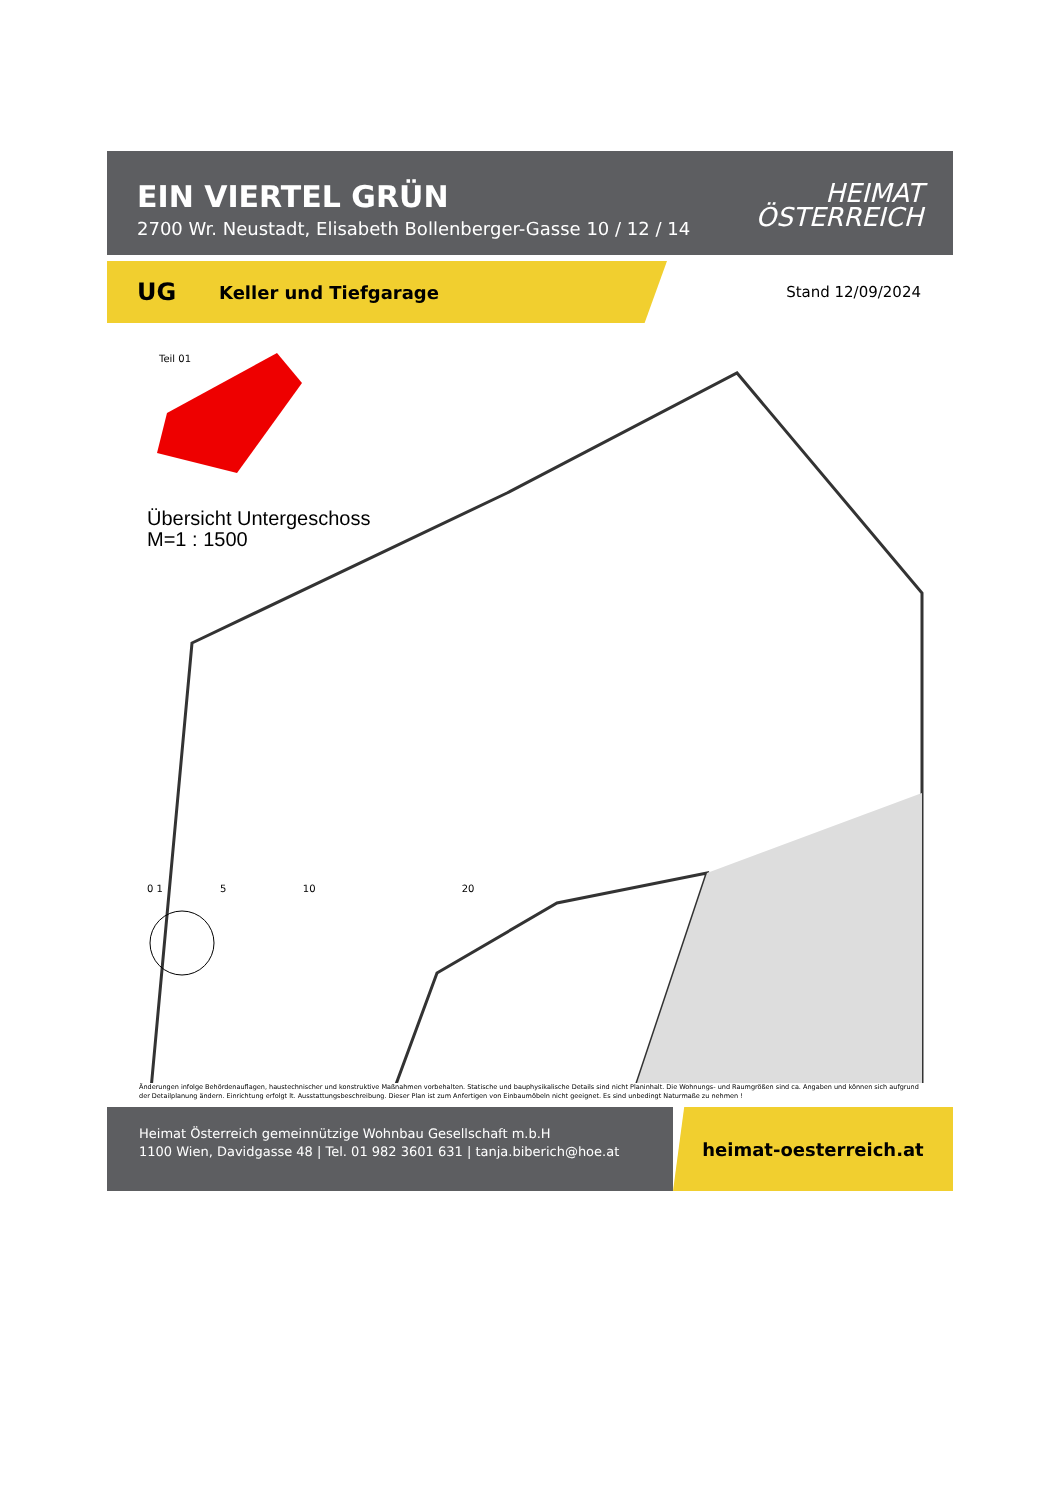EIN VIERTEL GRÜN
2700 Wr. Neustadt, Elisabeth Bollenberger-Gasse 10 / 12 / 14
HEIMAT
ÖSTERREICH
UG Keller und Tiefgarage
Stand 12/09/2024
Teil 01
Übersicht Untergeschoss
M=1 : 1500
0 1 5 10 20
Änderungen infolge Behördenauflagen, haustechnischer und konstruktive Maßnahmen vorbehalten. Statische und bauphysikalische Details sind nicht Planinhalt. Die Wohnungs- und Raumgrößen sind ca. Angaben und können sich aufgrund der Detailplanung ändern. Einrichtung erfolgt lt. Ausstattungsbeschreibung. Dieser Plan ist zum Anfertigen von Einbaumöbeln nicht geeignet. Es sind unbedingt Naturmaße zu nehmen !
Heimat Österreich gemeinnützige Wohnbau Gesellschaft m.b.H
1100 Wien, Davidgasse 48 | Tel. 01 982 3601 631 | tanja.biberich@hoe.at
heimat-oesterreich.at